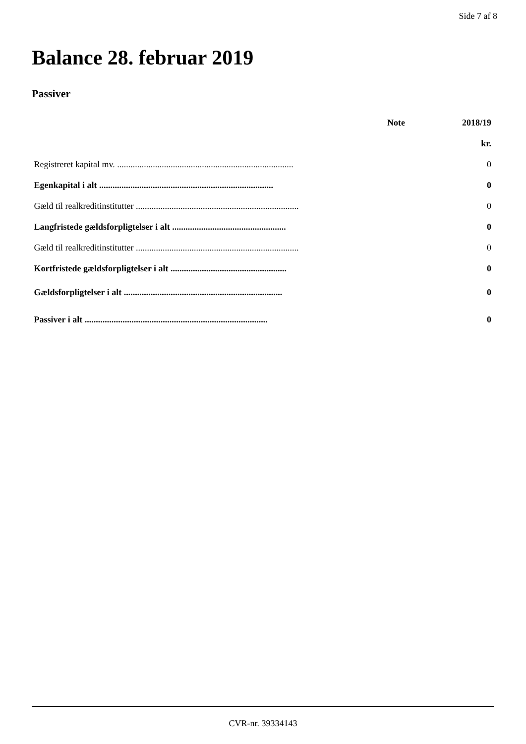Side 7 af 8
Balance 28. februar 2019
Passiver
| | Note | 2018/19 |
| --- | --- | --- |
| | | kr. |
| Registreret kapital mv. ............................................................................... | | 0 |
| Egenkapital i alt .............................................................................. | | 0 |
| Gæld til realkreditinstitutter ......................................................................... | | 0 |
| Langfristede gældsforpligtelser i alt ................................................... | | 0 |
| Gæld til realkreditinstitutter ......................................................................... | | 0 |
| Kortfristede gældsforpligtelser i alt .................................................... | | 0 |
| Gældsforpligtelser i alt ....................................................................... | | 0 |
| Passiver i alt .................................................................................. | | 0 |
CVR-nr. 39334143